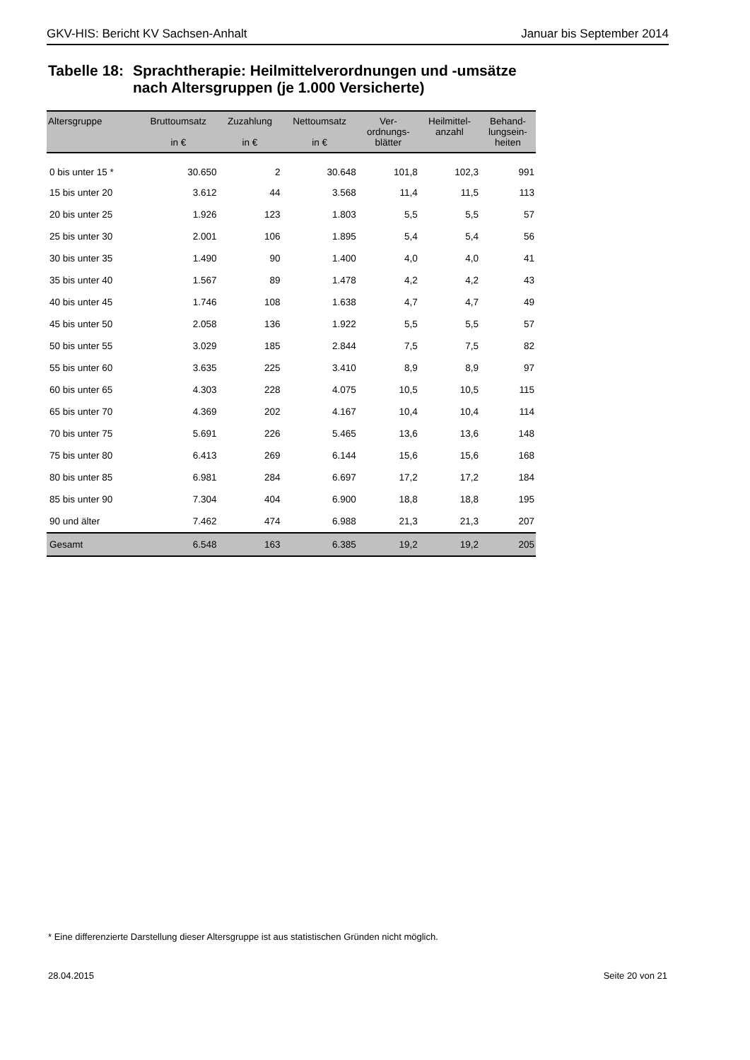GKV-HIS: Bericht KV Sachsen-Anhalt Januar bis September 2014
Tabelle 18: Sprachtherapie: Heilmittelverordnungen und -umsätze
nach Altersgruppen (je 1.000 Versicherte)
| Altersgruppe | Bruttoumsatz in € | Zuzahlung in € | Nettoumsatz in € | Ver- ordnungs- blätter | Heilmittel- anzahl | Behand- lungsein- heiten |
| --- | --- | --- | --- | --- | --- | --- |
| 0 bis unter 15 * | 30.650 | 2 | 30.648 | 101,8 | 102,3 | 991 |
| 15 bis unter 20 | 3.612 | 44 | 3.568 | 11,4 | 11,5 | 113 |
| 20 bis unter 25 | 1.926 | 123 | 1.803 | 5,5 | 5,5 | 57 |
| 25 bis unter 30 | 2.001 | 106 | 1.895 | 5,4 | 5,4 | 56 |
| 30 bis unter 35 | 1.490 | 90 | 1.400 | 4,0 | 4,0 | 41 |
| 35 bis unter 40 | 1.567 | 89 | 1.478 | 4,2 | 4,2 | 43 |
| 40 bis unter 45 | 1.746 | 108 | 1.638 | 4,7 | 4,7 | 49 |
| 45 bis unter 50 | 2.058 | 136 | 1.922 | 5,5 | 5,5 | 57 |
| 50 bis unter 55 | 3.029 | 185 | 2.844 | 7,5 | 7,5 | 82 |
| 55 bis unter 60 | 3.635 | 225 | 3.410 | 8,9 | 8,9 | 97 |
| 60 bis unter 65 | 4.303 | 228 | 4.075 | 10,5 | 10,5 | 115 |
| 65 bis unter 70 | 4.369 | 202 | 4.167 | 10,4 | 10,4 | 114 |
| 70 bis unter 75 | 5.691 | 226 | 5.465 | 13,6 | 13,6 | 148 |
| 75 bis unter 80 | 6.413 | 269 | 6.144 | 15,6 | 15,6 | 168 |
| 80 bis unter 85 | 6.981 | 284 | 6.697 | 17,2 | 17,2 | 184 |
| 85 bis unter 90 | 7.304 | 404 | 6.900 | 18,8 | 18,8 | 195 |
| 90 und älter | 7.462 | 474 | 6.988 | 21,3 | 21,3 | 207 |
| Gesamt | 6.548 | 163 | 6.385 | 19,2 | 19,2 | 205 |
* Eine differenzierte Darstellung dieser Altersgruppe ist aus statistischen Gründen nicht möglich.
28.04.2015 Seite 20 von 21